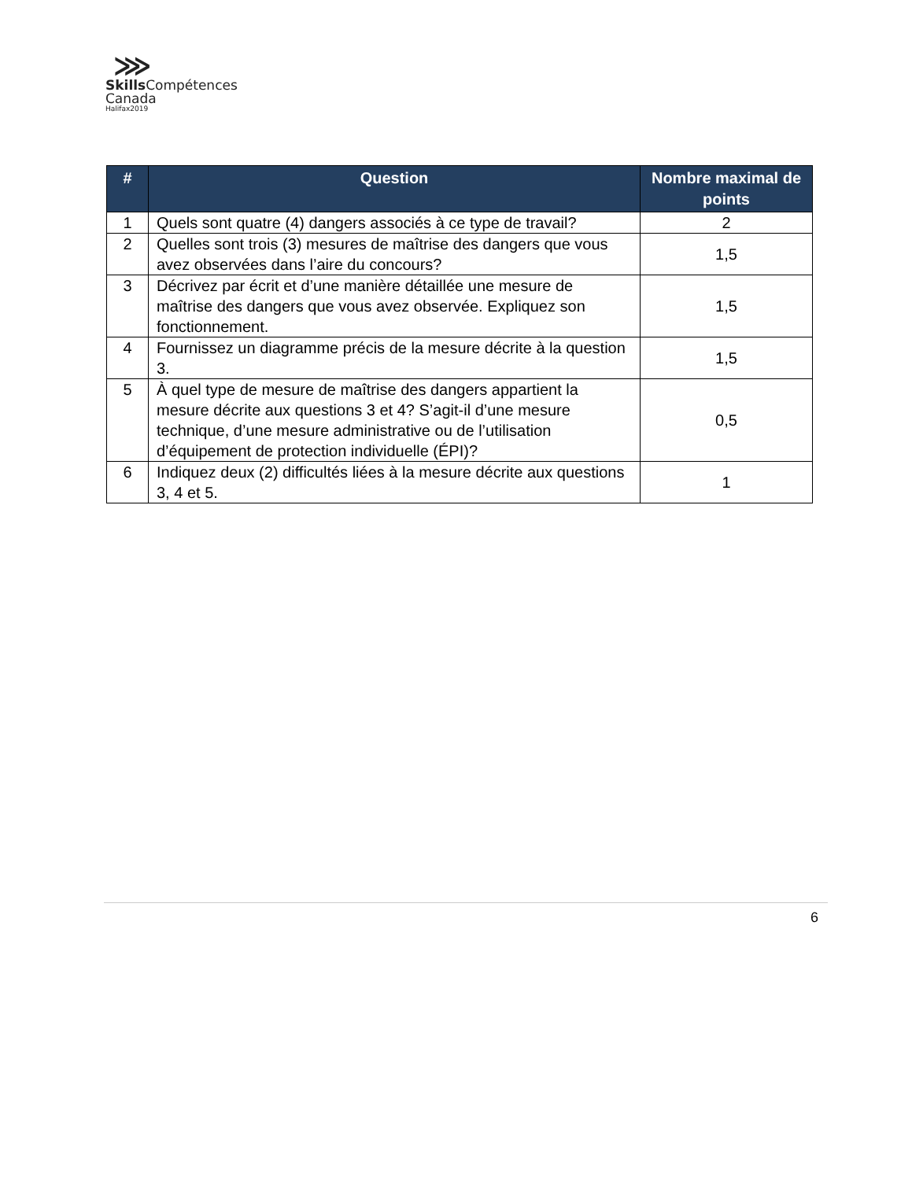⋙
Skills Compétences
Canada
Halifax2019
| # | Question | Nombre maximal de points |
| --- | --- | --- |
| 1 | Quels sont quatre (4) dangers associés à ce type de travail? | 2 |
| 2 | Quelles sont trois (3) mesures de maîtrise des dangers que vous avez observées dans l’aire du concours? | 1,5 |
| 3 | Décrivez par écrit et d’une manière détaillée une mesure de maîtrise des dangers que vous avez observée. Expliquez son fonctionnement. | 1,5 |
| 4 | Fournissez un diagramme précis de la mesure décrite à la question 3. | 1,5 |
| 5 | À quel type de mesure de maîtrise des dangers appartient la mesure décrite aux questions 3 et 4? S’agit-il d’une mesure technique, d’une mesure administrative ou de l’utilisation d’équipement de protection individuelle (ÉPI)? | 0,5 |
| 6 | Indiquez deux (2) difficultés liées à la mesure décrite aux questions 3, 4 et 5. | 1 |
6